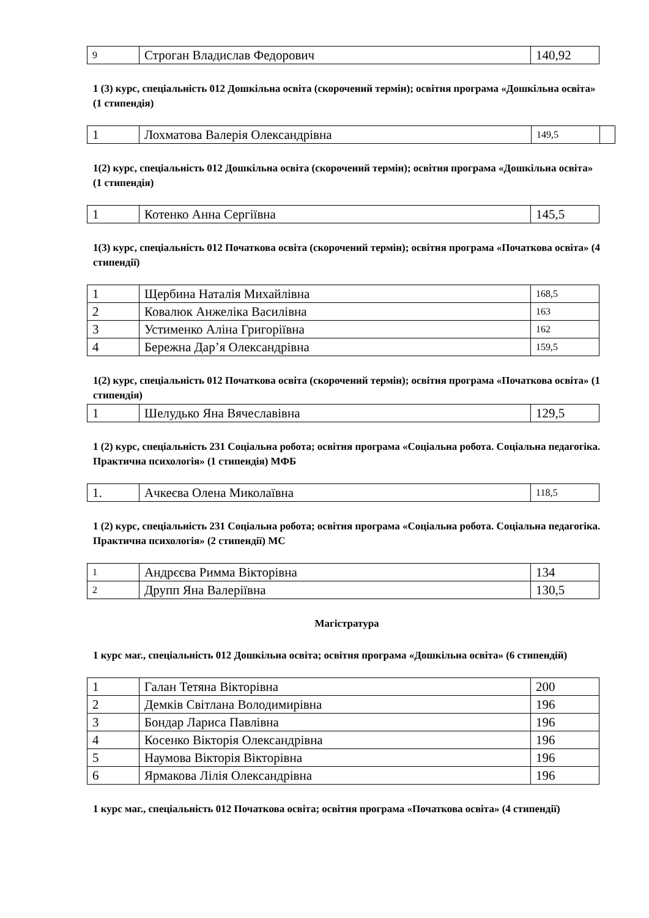| 9 | Строган Владислав Федорович | 140,92 |
1 (3) курс, спеціальність 012 Дошкільна освіта (скорочений термін); освітня програма «Дошкільна освіта» (1 стипендія)
| 1 | Лохматова Валерія Олександрівна | 149,5 | |
1(2) курс, спеціальність 012 Дошкільна освіта (скорочений термін); освітня програма «Дошкільна освіта» (1 стипендія)
| 1 | Котенко Анна Сергіївна | 145,5 |
1(3) курс, спеціальність 012 Початкова освіта (скорочений термін); освітня програма «Початкова освіта» (4 стипендії)
| 1 | Щербина Наталія Михайлівна | 168,5 |
| 2 | Ковалюк Анжеліка Василівна | 163 |
| 3 | Устименко Аліна Григоріївна | 162 |
| 4 | Бережна Дар’я Олександрівна | 159,5 |
1(2) курс, спеціальність 012 Початкова освіта (скорочений термін); освітня програма «Початкова освіта» (1 стипендія)
| 1 | Шелудько Яна Вячеславівна | 129,5 |
1 (2) курс, спеціальність 231 Соціальна робота; освітня програма «Соціальна робота. Соціальна педагогіка. Практична психологія» (1 стипендія) МФБ
| 1. | Ачкеєва Олена Миколаївна | 118,5 |
1 (2) курс, спеціальність 231 Соціальна робота; освітня програма «Соціальна робота. Соціальна педагогіка. Практична психологія» (2 стипендії) МС
| 1 | Андрєєва Римма Вікторівна | 134 |
| 2 | Друпп Яна Валеріївна | 130,5 |
Магістратура
1 курс маг., спеціальність 012 Дошкільна освіта; освітня програма «Дошкільна освіта» (6 стипендій)
| 1 | Галан Тетяна Вікторівна | 200 |
| 2 | Демків Світлана Володимирівна | 196 |
| 3 | Бондар Лариса Павлівна | 196 |
| 4 | Косенко Вікторія Олександрівна | 196 |
| 5 | Наумова Вікторія Вікторівна | 196 |
| 6 | Ярмакова Лілія Олександрівна | 196 |
1 курс маг., спеціальність 012 Початкова освіта; освітня програма «Початкова освіта» (4 стипендії)